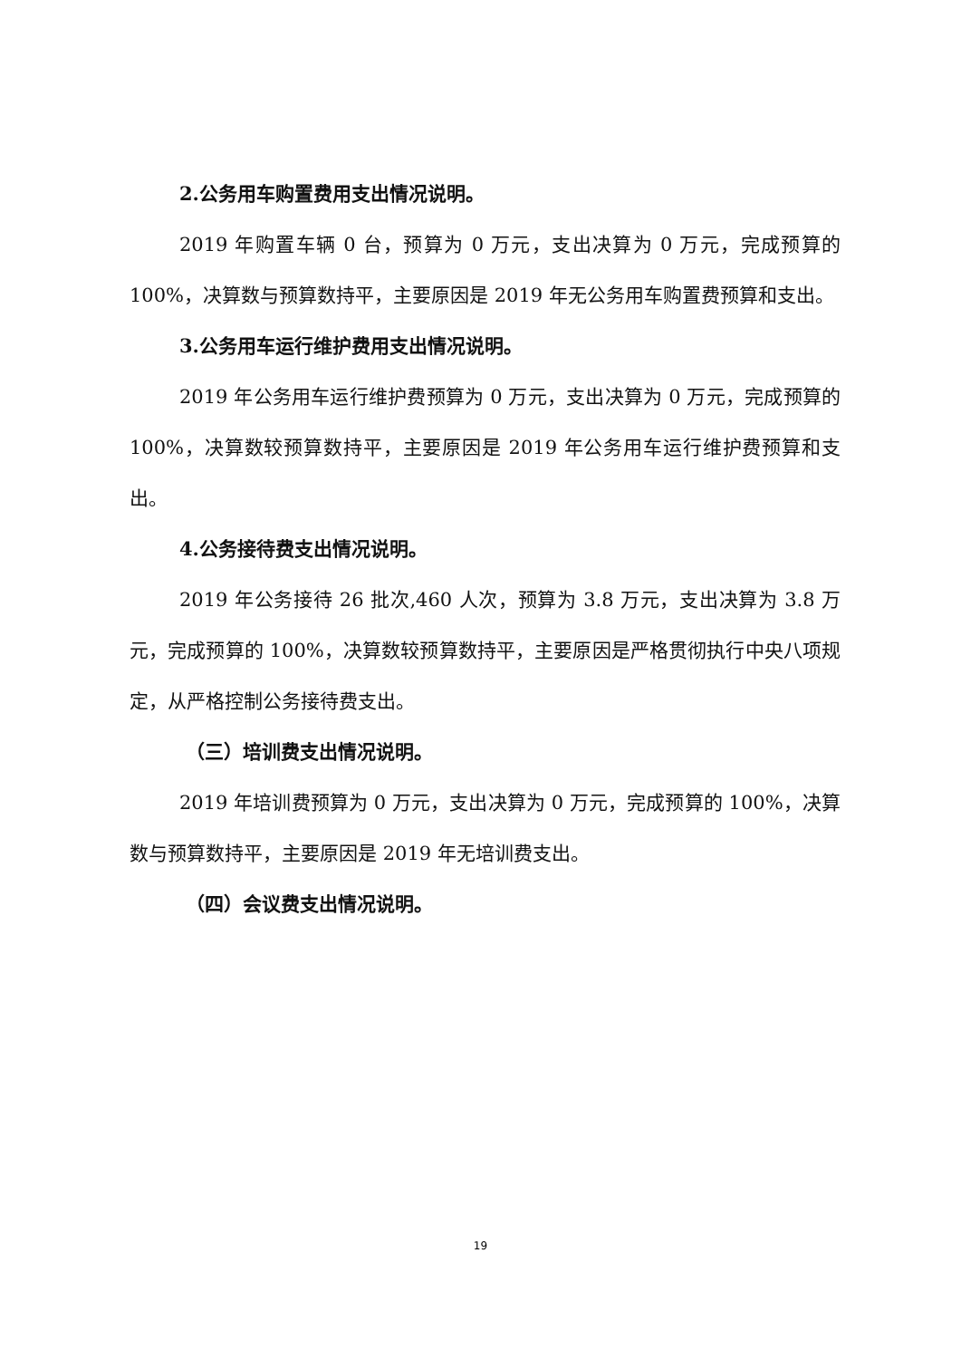2.公务用车购置费用支出情况说明。
2019 年购置车辆 0 台，预算为 0 万元，支出决算为 0 万元，完成预算的 100%，决算数与预算数持平，主要原因是 2019 年无公务用车购置费预算和支出。
3.公务用车运行维护费用支出情况说明。
2019 年公务用车运行维护费预算为 0 万元，支出决算为 0 万元，完成预算的 100%，决算数较预算数持平，主要原因是 2019 年公务用车运行维护费预算和支出。
4.公务接待费支出情况说明。
2019 年公务接待 26 批次,460 人次，预算为 3.8 万元，支出决算为 3.8 万元，完成预算的 100%，决算数较预算数持平，主要原因是严格贯彻执行中央八项规定，从严格控制公务接待费支出。
（三）培训费支出情况说明。
2019 年培训费预算为 0 万元，支出决算为 0 万元，完成预算的 100%，决算数与预算数持平，主要原因是 2019 年无培训费支出。
（四）会议费支出情况说明。
19